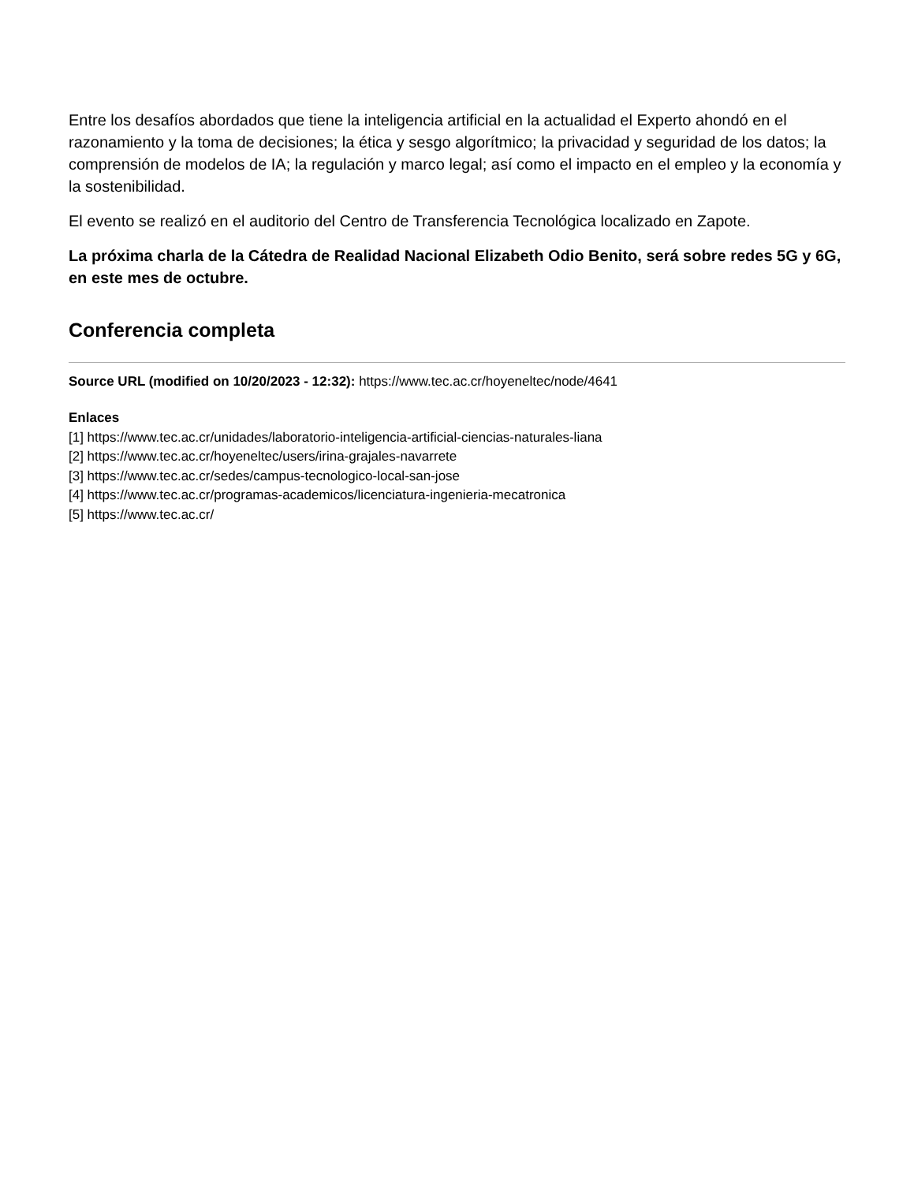Entre los desafíos abordados que tiene la inteligencia artificial en la actualidad el Experto ahondó en el razonamiento y la toma de decisiones; la ética y sesgo algorítmico; la privacidad y seguridad de los datos; la comprensión de modelos de IA; la regulación y marco legal; así como el impacto en el empleo y la economía y la sostenibilidad.
El evento se realizó en el auditorio del Centro de Transferencia Tecnológica localizado en Zapote.
La próxima charla de la Cátedra de Realidad Nacional Elizabeth Odio Benito, será sobre redes 5G y 6G, en este mes de octubre.
Conferencia completa
Source URL (modified on 10/20/2023 - 12:32): https://www.tec.ac.cr/hoyeneltec/node/4641
Enlaces
[1] https://www.tec.ac.cr/unidades/laboratorio-inteligencia-artificial-ciencias-naturales-liana
[2] https://www.tec.ac.cr/hoyeneltec/users/irina-grajales-navarrete
[3] https://www.tec.ac.cr/sedes/campus-tecnologico-local-san-jose
[4] https://www.tec.ac.cr/programas-academicos/licenciatura-ingenieria-mecatronica
[5] https://www.tec.ac.cr/